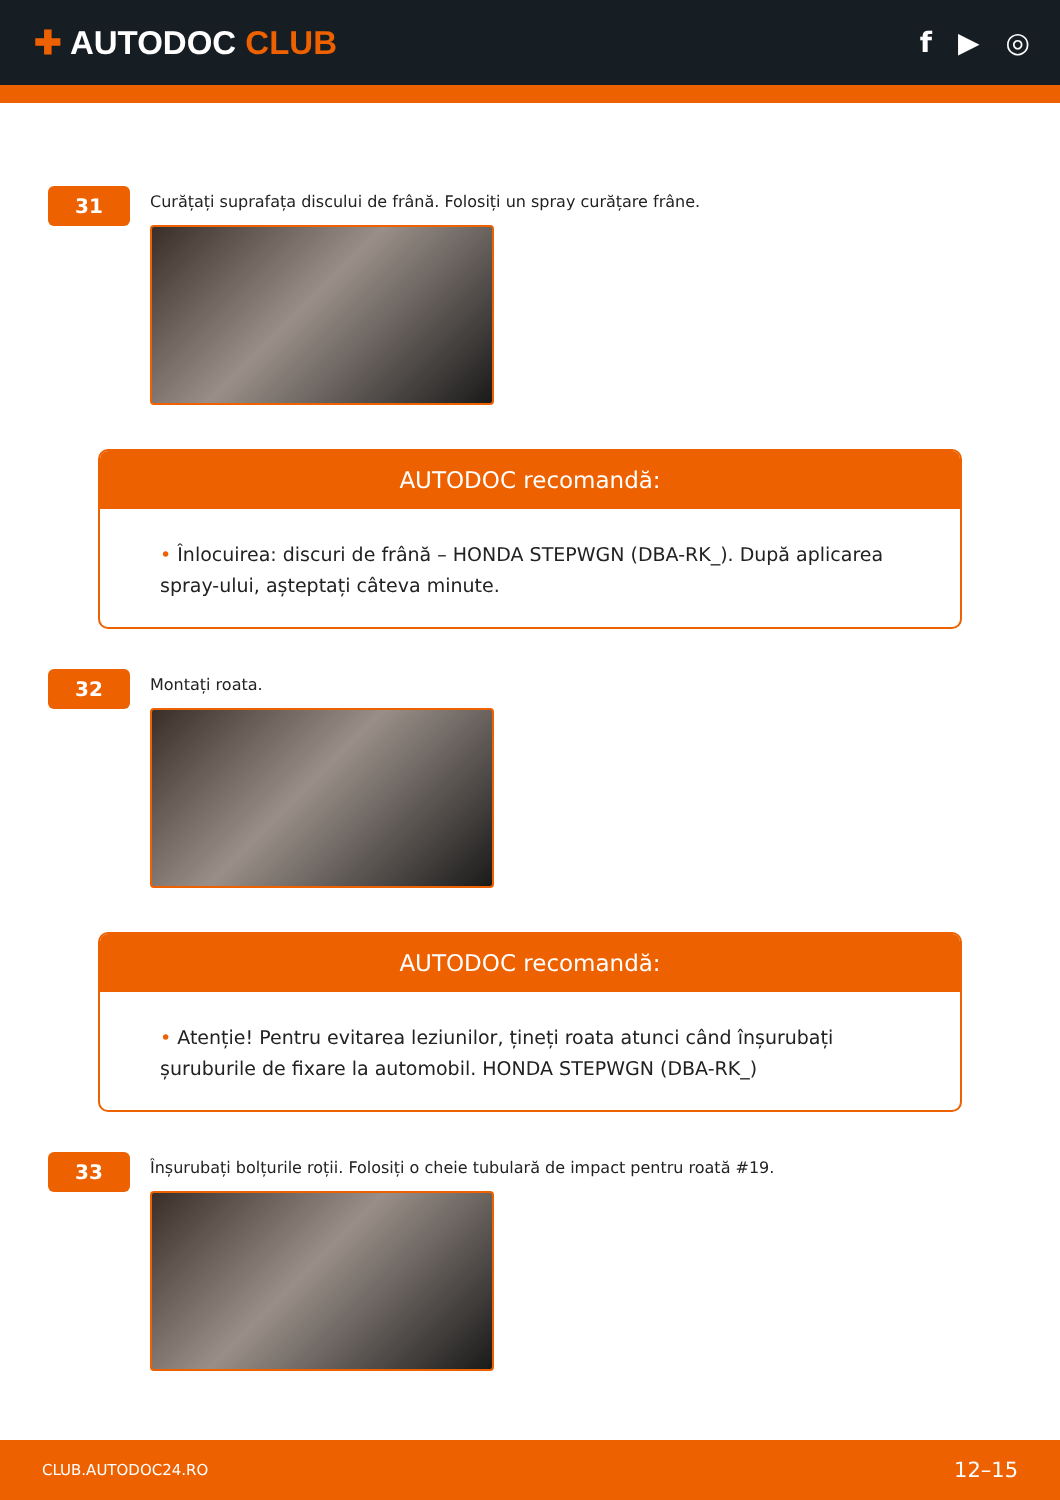✚ AUTODOC CLUB
f ▶ ◎
31
Curățați suprafața discului de frână. Folosiți un spray curățare frâne.
AUTODOC recomandă:
• Înlocuirea: discuri de frână – HONDA STEPWGN (DBA-RK_). După aplicarea spray-ului, așteptați câteva minute.
32
Montați roata.
AUTODOC recomandă:
• Atenție! Pentru evitarea leziunilor, țineți roata atunci când înșurubați șuruburile de fixare la automobil. HONDA STEPWGN (DBA-RK_)
33
Înșurubați bolțurile roții. Folosiți o cheie tubulară de impact pentru roată #19.
CLUB.AUTODOC24.RO 12–15